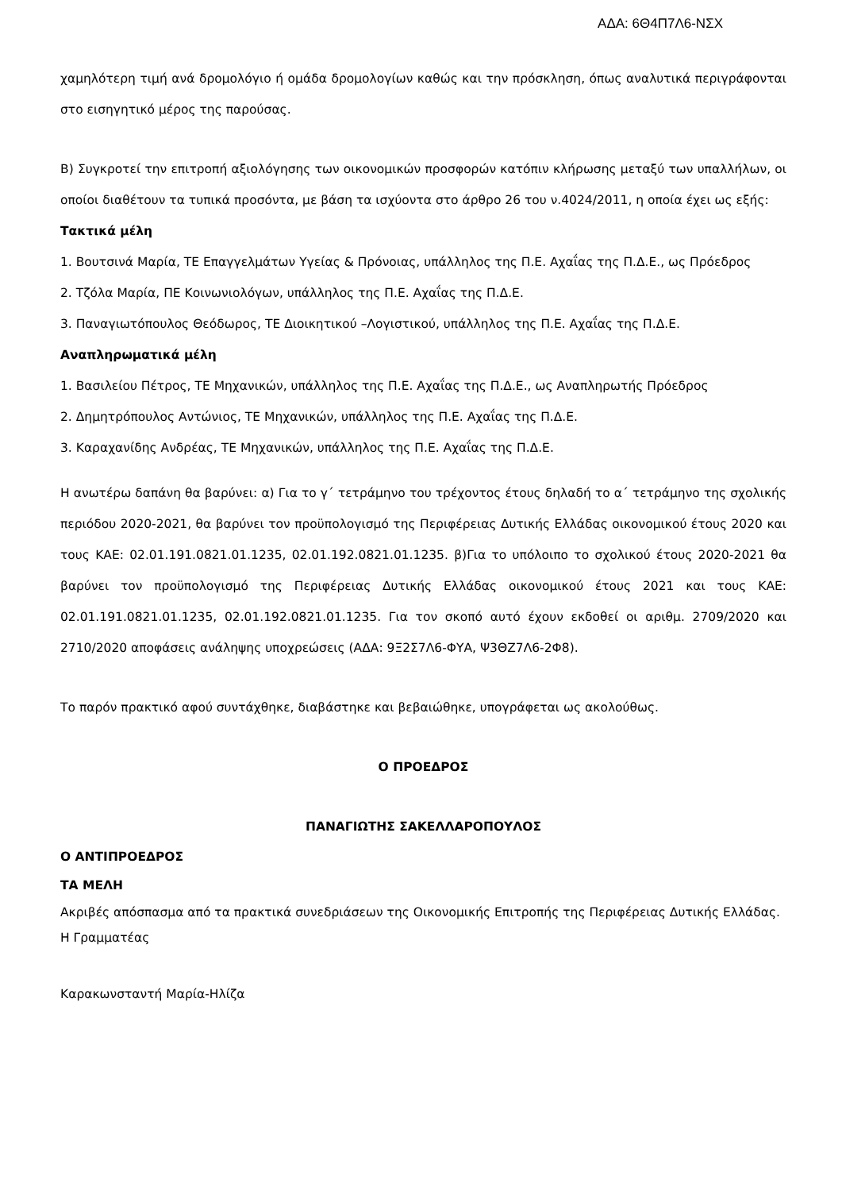ΑΔΑ: 6Θ4Π7Λ6-ΝΣΧ
χαμηλότερη τιμή ανά δρομολόγιο ή ομάδα δρομολογίων καθώς και την πρόσκληση, όπως αναλυτικά περιγράφονται στο εισηγητικό μέρος της παρούσας.
Β) Συγκροτεί την επιτροπή αξιολόγησης των οικονομικών προσφορών κατόπιν κλήρωσης μεταξύ των υπαλλήλων, οι οποίοι διαθέτουν τα τυπικά προσόντα, με βάση τα ισχύοντα στο άρθρο 26 του ν.4024/2011, η οποία έχει ως εξής:
Τακτικά μέλη
1. Βουτσινά Μαρία, ΤΕ Επαγγελμάτων Υγείας & Πρόνοιας, υπάλληλος της Π.Ε. Αχαΐας της Π.Δ.Ε., ως Πρόεδρος
2. Τζόλα Μαρία, ΠΕ Κοινωνιολόγων, υπάλληλος της Π.Ε. Αχαΐας της Π.Δ.Ε.
3. Παναγιωτόπουλος Θεόδωρος, ΤΕ Διοικητικού –Λογιστικού, υπάλληλος της Π.Ε. Αχαΐας της Π.Δ.Ε.
Αναπληρωματικά μέλη
1. Βασιλείου Πέτρος, ΤΕ Μηχανικών, υπάλληλος της Π.Ε. Αχαΐας της Π.Δ.Ε., ως Αναπληρωτής Πρόεδρος
2. Δημητρόπουλος Αντώνιος, ΤΕ Μηχανικών, υπάλληλος της Π.Ε. Αχαΐας της Π.Δ.Ε.
3. Καραχανίδης Ανδρέας, ΤΕ Μηχανικών, υπάλληλος της Π.Ε. Αχαΐας της Π.Δ.Ε.
Η ανωτέρω δαπάνη θα βαρύνει: α) Για το γ΄ τετράμηνο του τρέχοντος έτους δηλαδή το α΄ τετράμηνο της σχολικής περιόδου 2020-2021, θα βαρύνει τον προϋπολογισμό της Περιφέρειας Δυτικής Ελλάδας οικονομικού έτους 2020 και τους ΚΑΕ: 02.01.191.0821.01.1235, 02.01.192.0821.01.1235. β)Για το υπόλοιπο το σχολικού έτους 2020-2021 θα βαρύνει τον προϋπολογισμό της Περιφέρειας Δυτικής Ελλάδας οικονομικού έτους 2021 και τους ΚΑΕ: 02.01.191.0821.01.1235, 02.01.192.0821.01.1235. Για τον σκοπό αυτό έχουν εκδοθεί οι αριθμ. 2709/2020 και 2710/2020 αποφάσεις ανάληψης υποχρεώσεις (ΑΔΑ: 9Ξ2Σ7Λ6-ΦΥΑ, Ψ3ΘΖ7Λ6-2Φ8).
Το παρόν πρακτικό αφού συντάχθηκε, διαβάστηκε και βεβαιώθηκε, υπογράφεται ως ακολούθως.
Ο ΠΡΟΕΔΡΟΣ
ΠΑΝΑΓΙΩΤΗΣ ΣΑΚΕΛΛΑΡΟΠΟΥΛΟΣ
Ο ΑΝΤΙΠΡΟΕΔΡΟΣ
ΤΑ ΜΕΛΗ
Ακριβές απόσπασμα από τα πρακτικά συνεδριάσεων της Οικονομικής Επιτροπής της Περιφέρειας Δυτικής Ελλάδας.
Η Γραμματέας
Καρακωνσταντή Μαρία-Ηλίζα